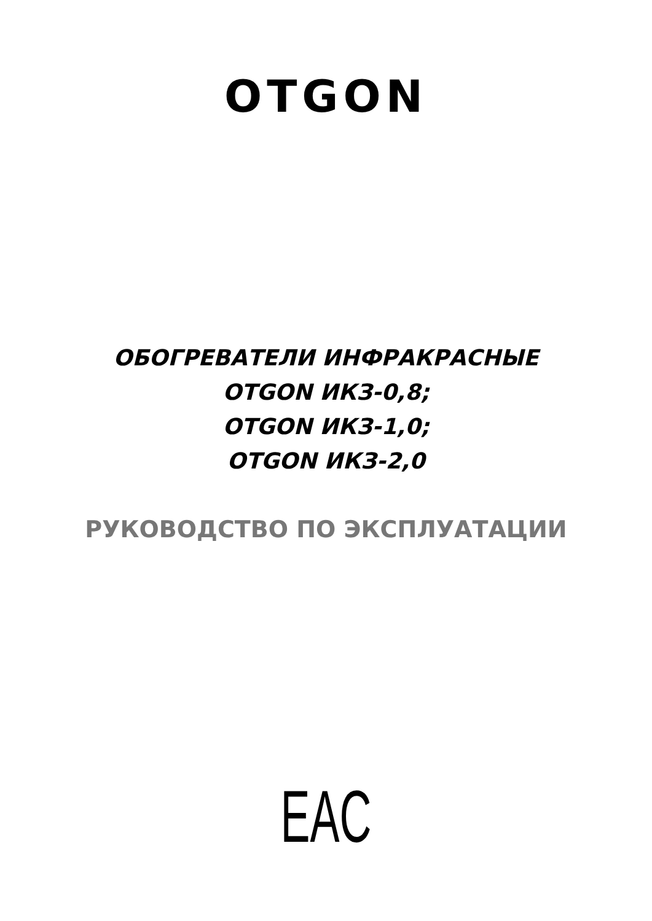OTGON
ОБОГРЕВАТЕЛИ ИНФРАКРАСНЫЕ
OTGON ИКЗ-0,8;
OTGON ИКЗ-1,0;
OTGON ИКЗ-2,0
РУКОВОДСТВО ПО ЭКСПЛУАТАЦИИ
EAC